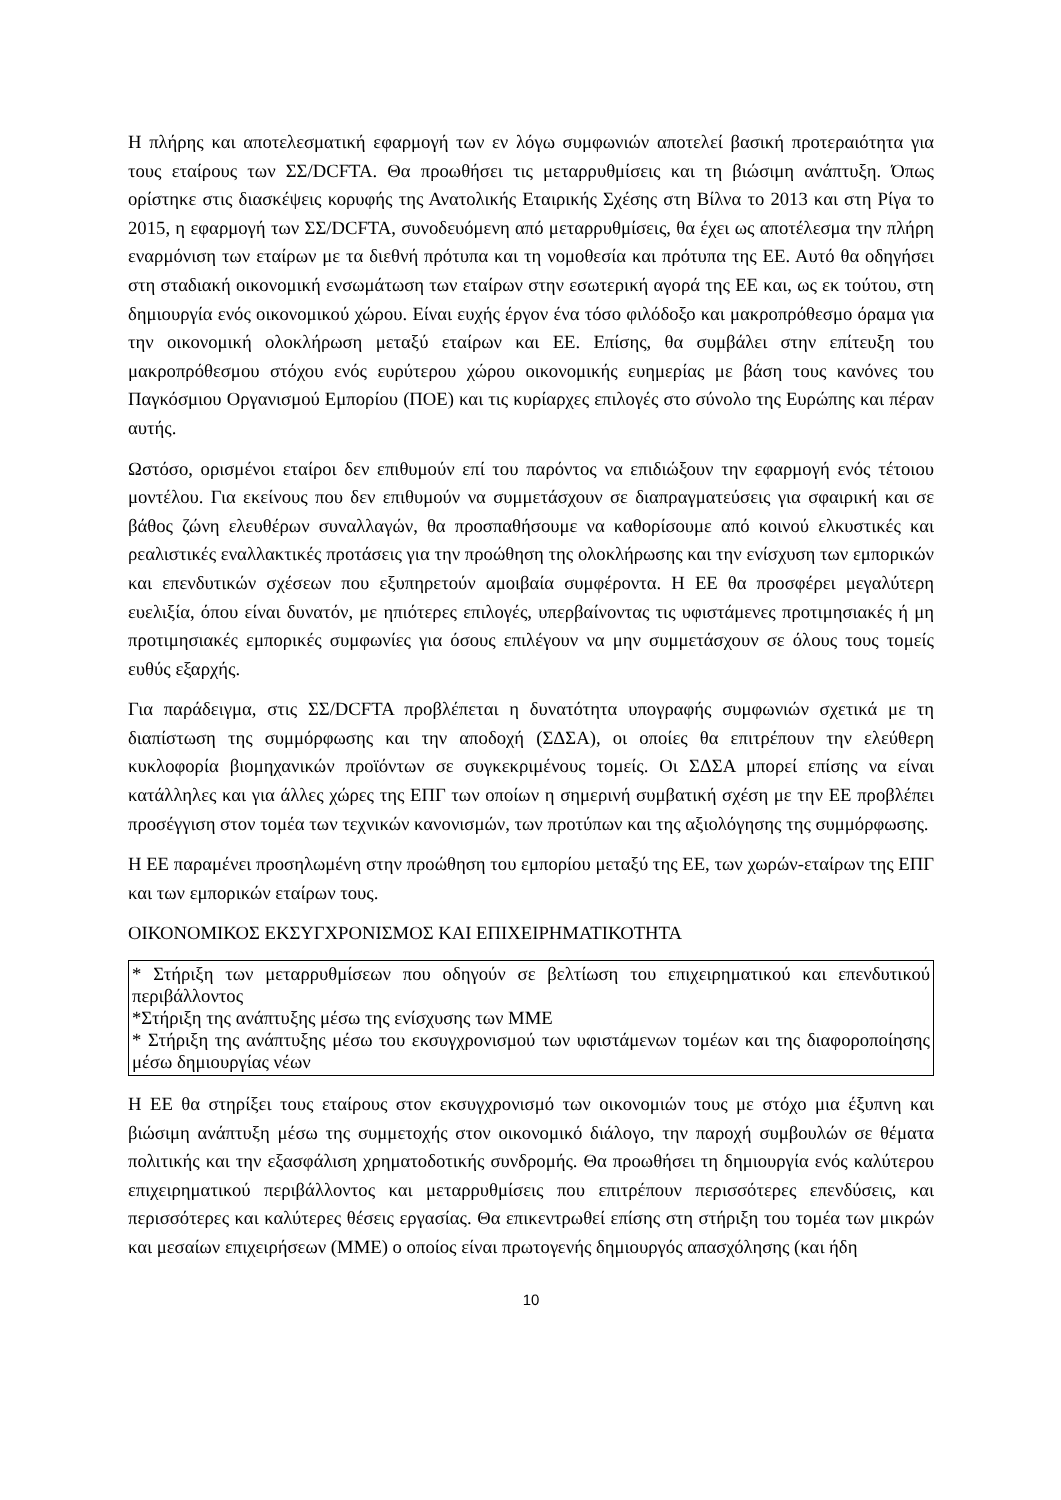Η πλήρης και αποτελεσματική εφαρμογή των εν λόγω συμφωνιών αποτελεί βασική προτεραιότητα για τους εταίρους των ΣΣ/DCFTA. Θα προωθήσει τις μεταρρυθμίσεις και τη βιώσιμη ανάπτυξη. Όπως ορίστηκε στις διασκέψεις κορυφής της Ανατολικής Εταιρικής Σχέσης στη Βίλνα το 2013 και στη Ρίγα το 2015, η εφαρμογή των ΣΣ/DCFTA, συνοδευόμενη από μεταρρυθμίσεις, θα έχει ως αποτέλεσμα την πλήρη εναρμόνιση των εταίρων με τα διεθνή πρότυπα και τη νομοθεσία και πρότυπα της ΕΕ. Αυτό θα οδηγήσει στη σταδιακή οικονομική ενσωμάτωση των εταίρων στην εσωτερική αγορά της ΕΕ και, ως εκ τούτου, στη δημιουργία ενός οικονομικού χώρου. Είναι ευχής έργον ένα τόσο φιλόδοξο και μακροπρόθεσμο όραμα για την οικονομική ολοκλήρωση μεταξύ εταίρων και ΕΕ. Επίσης, θα συμβάλει στην επίτευξη του μακροπρόθεσμου στόχου ενός ευρύτερου χώρου οικονομικής ευημερίας με βάση τους κανόνες του Παγκόσμιου Οργανισμού Εμπορίου (ΠΟΕ) και τις κυρίαρχες επιλογές στο σύνολο της Ευρώπης και πέραν αυτής.
Ωστόσο, ορισμένοι εταίροι δεν επιθυμούν επί του παρόντος να επιδιώξουν την εφαρμογή ενός τέτοιου μοντέλου. Για εκείνους που δεν επιθυμούν να συμμετάσχουν σε διαπραγματεύσεις για σφαιρική και σε βάθος ζώνη ελευθέρων συναλλαγών, θα προσπαθήσουμε να καθορίσουμε από κοινού ελκυστικές και ρεαλιστικές εναλλακτικές προτάσεις για την προώθηση της ολοκλήρωσης και την ενίσχυση των εμπορικών και επενδυτικών σχέσεων που εξυπηρετούν αμοιβαία συμφέροντα. Η ΕΕ θα προσφέρει μεγαλύτερη ευελιξία, όπου είναι δυνατόν, με ηπιότερες επιλογές, υπερβαίνοντας τις υφιστάμενες προτιμησιακές ή μη προτιμησιακές εμπορικές συμφωνίες για όσους επιλέγουν να μην συμμετάσχουν σε όλους τους τομείς ευθύς εξαρχής.
Για παράδειγμα, στις ΣΣ/DCFTA προβλέπεται η δυνατότητα υπογραφής συμφωνιών σχετικά με τη διαπίστωση της συμμόρφωσης και την αποδοχή (ΣΔΣΑ), οι οποίες θα επιτρέπουν την ελεύθερη κυκλοφορία βιομηχανικών προϊόντων σε συγκεκριμένους τομείς. Οι ΣΔΣΑ μπορεί επίσης να είναι κατάλληλες και για άλλες χώρες της ΕΠΓ των οποίων η σημερινή συμβατική σχέση με την ΕΕ προβλέπει προσέγγιση στον τομέα των τεχνικών κανονισμών, των προτύπων και της αξιολόγησης της συμμόρφωσης.
Η ΕΕ παραμένει προσηλωμένη στην προώθηση του εμπορίου μεταξύ της ΕΕ, των χωρών-εταίρων της ΕΠΓ και των εμπορικών εταίρων τους.
ΟΙΚΟΝΟΜΙΚΟΣ ΕΚΣΥΓΧΡΟΝΙΣΜΟΣ ΚΑΙ ΕΠΙΧΕΙΡΗΜΑΤΙΚΟΤΗΤΑ
* Στήριξη των μεταρρυθμίσεων που οδηγούν σε βελτίωση του επιχειρηματικού και επενδυτικού περιβάλλοντος
*Στήριξη της ανάπτυξης μέσω της ενίσχυσης των ΜΜΕ
* Στήριξη της ανάπτυξης μέσω του εκσυγχρονισμού των υφιστάμενων τομέων και της διαφοροποίησης μέσω δημιουργίας νέων
Η ΕΕ θα στηρίξει τους εταίρους στον εκσυγχρονισμό των οικονομιών τους με στόχο μια έξυπνη και βιώσιμη ανάπτυξη μέσω της συμμετοχής στον οικονομικό διάλογο, την παροχή συμβουλών σε θέματα πολιτικής και την εξασφάλιση χρηματοδοτικής συνδρομής. Θα προωθήσει τη δημιουργία ενός καλύτερου επιχειρηματικού περιβάλλοντος και μεταρρυθμίσεις που επιτρέπουν περισσότερες επενδύσεις, και περισσότερες και καλύτερες θέσεις εργασίας. Θα επικεντρωθεί επίσης στη στήριξη του τομέα των μικρών και μεσαίων επιχειρήσεων (ΜΜΕ) ο οποίος είναι πρωτογενής δημιουργός απασχόλησης (και ήδη
10